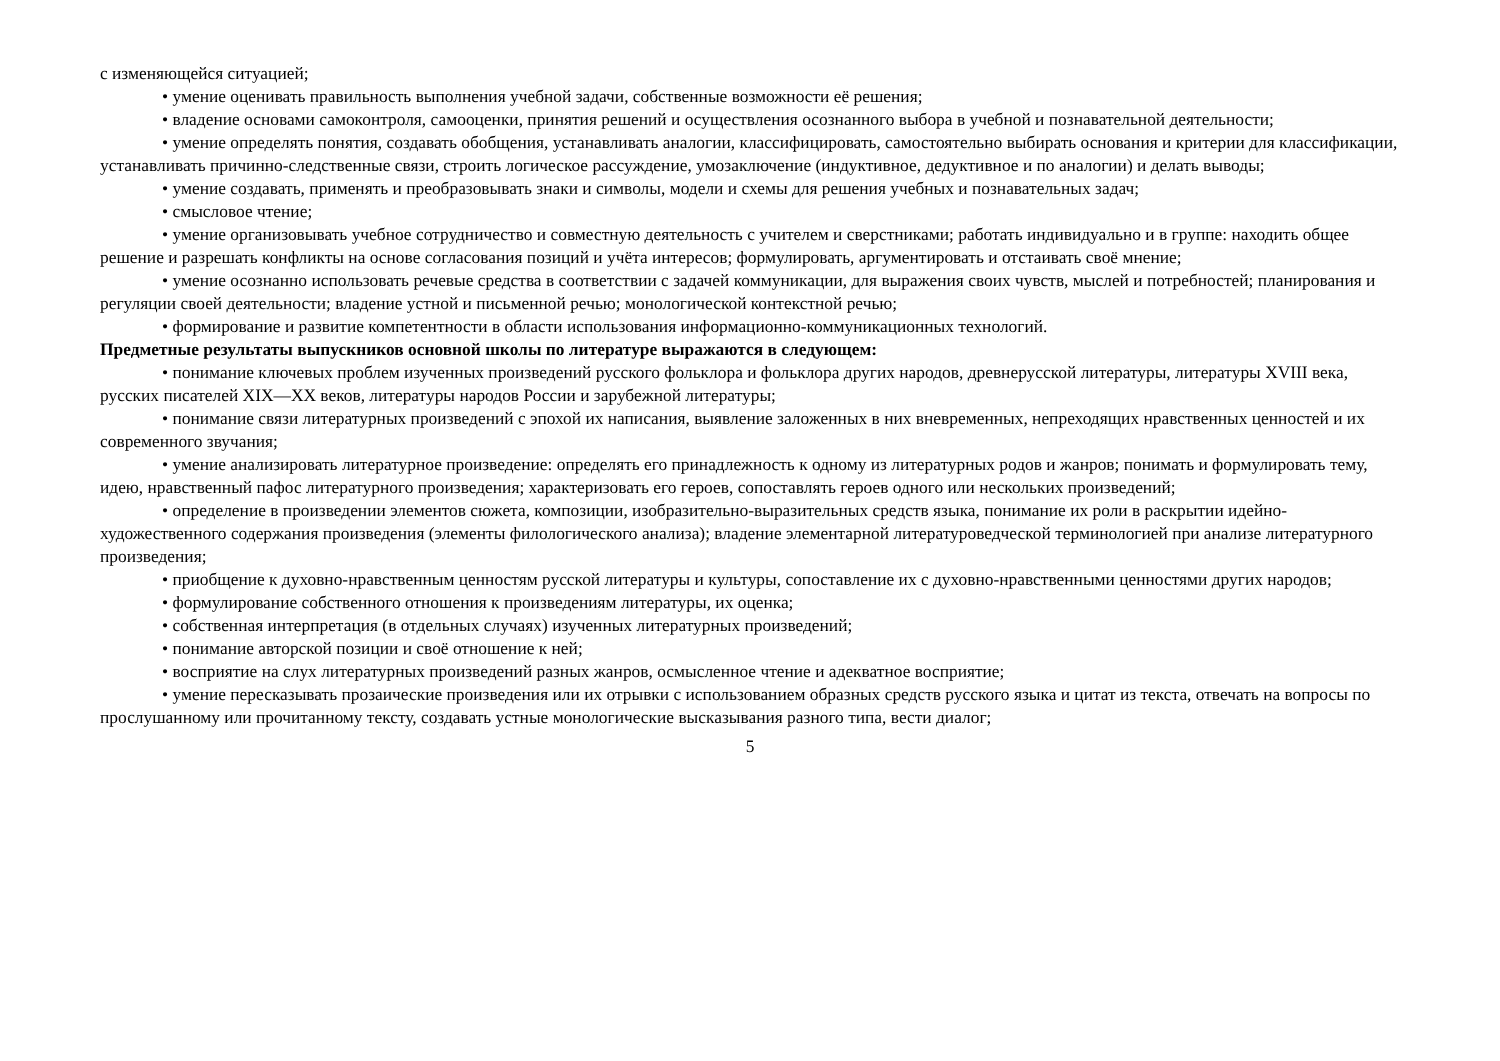с изменяющейся ситуацией;
• умение оценивать правильность выполнения учебной задачи, собственные возможности её решения;
• владение основами самоконтроля, самооценки, принятия решений и осуществления осознанного выбора в учебной и познавательной деятельности;
• умение определять понятия, создавать обобщения, устанавливать аналогии, классифицировать, самостоятельно выбирать основания и критерии для классификации, устанавливать причинно-следственные связи, строить логическое рассуждение, умозаключение (индуктивное, дедуктивное и по аналогии) и делать выводы;
• умение создавать, применять и преобразовывать знаки и символы, модели и схемы для решения учебных и познавательных задач;
• смысловое чтение;
• умение организовывать учебное сотрудничество и совместную деятельность с учителем и сверстниками; работать индивидуально и в группе: находить общее решение и разрешать конфликты на основе согласования позиций и учёта интересов; формулировать, аргументировать и отстаивать своё мнение;
• умение осознанно использовать речевые средства в соответствии с задачей коммуникации, для выражения своих чувств, мыслей и потребностей; планирования и регуляции своей деятельности; владение устной и письменной речью; монологической контекстной речью;
• формирование и развитие компетентности в области использования информационно-коммуникационных технологий.
Предметные результаты выпускников основной школы по литературе выражаются в следующем:
• понимание ключевых проблем изученных произведений русского фольклора и фольклора других народов, древнерусской литературы, литературы XVIII века, русских писателей XIX—XX веков, литературы народов России и зарубежной литературы;
• понимание связи литературных произведений с эпохой их написания, выявление заложенных в них вневременных, непреходящих нравственных ценностей и их современного звучания;
• умение анализировать литературное произведение: определять его принадлежность к одному из литературных родов и жанров; понимать и формулировать тему, идею, нравственный пафос литературного произведения; характеризовать его героев, сопоставлять героев одного или нескольких произведений;
• определение в произведении элементов сюжета, композиции, изобразительно-выразительных средств языка, понимание их роли в раскрытии идейно-художественного содержания произведения (элементы филологического анализа); владение элементарной литературоведческой терминологией при анализе литературного произведения;
• приобщение к духовно-нравственным ценностям русской литературы и культуры, сопоставление их с духовно-нравственными ценностями других народов;
• формулирование собственного отношения к произведениям литературы, их оценка;
• собственная интерпретация (в отдельных случаях) изученных литературных произведений;
• понимание авторской позиции и своё отношение к ней;
• восприятие на слух литературных произведений разных жанров, осмысленное чтение и адекватное восприятие;
• умение пересказывать прозаические произведения или их отрывки с использованием образных средств русского языка и цитат из текста, отвечать на вопросы по прослушанному или прочитанному тексту, создавать устные монологические высказывания разного типа, вести диалог;
5